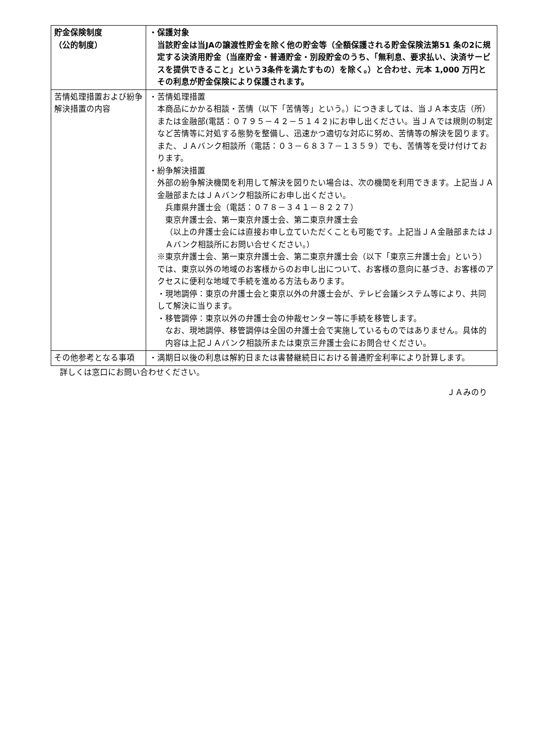| 貯金保険制度 （公的制度） | ・保護対象 当該貯金は当JAの譲渡性貯金を除く他の貯金等（全額保護される貯金保険法第51 条の2に規定する決済用貯金（当座貯金・普通貯金・別段貯金のうち、「無利息、要求払い、決済サービスを提供できること」という3条件を満たすもの）を除く。）と合わせ、元本 1,000 万円とその利息が貯金保険により保護されます。 |
| 苦情処理措置および紛争解決措置の内容 | ・苦情処理措置 本商品にかかる相談・苦情（以下「苦情等」という。）につきましては、当ＪＡ本支店（所）または金融部(電話：０７９５－４２－５１４２)にお申し出ください。当ＪＡでは規則の制定など苦情等に対処する態勢を整備し、迅速かつ適切な対応に努め、苦情等の解決を図ります。 また、ＪＡバンク相談所（電話：０３－６８３７－１３５９）でも、苦情等を受け付けております。 ・紛争解決措置 外部の紛争解決機関を利用して解決を図りたい場合は、次の機関を利用できます。上記当ＪＡ金融部またはＪＡバンク相談所にお申し出ください。 兵庫県弁護士会（電話：０７８－３４１－８２２７） 東京弁護士会、第一東京弁護士会、第二東京弁護士会 （以上の弁護士会には直接お申し立ていただくことも可能です。上記当ＪＡ金融部またはＪＡバンク相談所にお問い合せください。） ※東京弁護士会、第一東京弁護士会、第二東京弁護士会（以下「東京三弁護士会」という）では、東京以外の地域のお客様からのお申し出について、お客様の意向に基づき、お客様のアクセスに便利な地域で手続を進める方法もあります。 ・現地調停：東京の弁護士会と東京以外の弁護士会が、テレビ会議システム等により、共同して解決に当ります。 ・移管調停：東京以外の弁護士会の仲裁センター等に手続を移管します。 なお、現地調停、移管調停は全国の弁護士会で実施しているものではありません。具体的内容は上記ＪＡバンク相談所または東京三弁護士会にお問合せください。 |
| その他参考となる事項 | ・満期日以後の利息は解約日または書替継続日における普通貯金利率により計算します。 |
詳しくは窓口にお問い合わせください。
ＪＡみのり